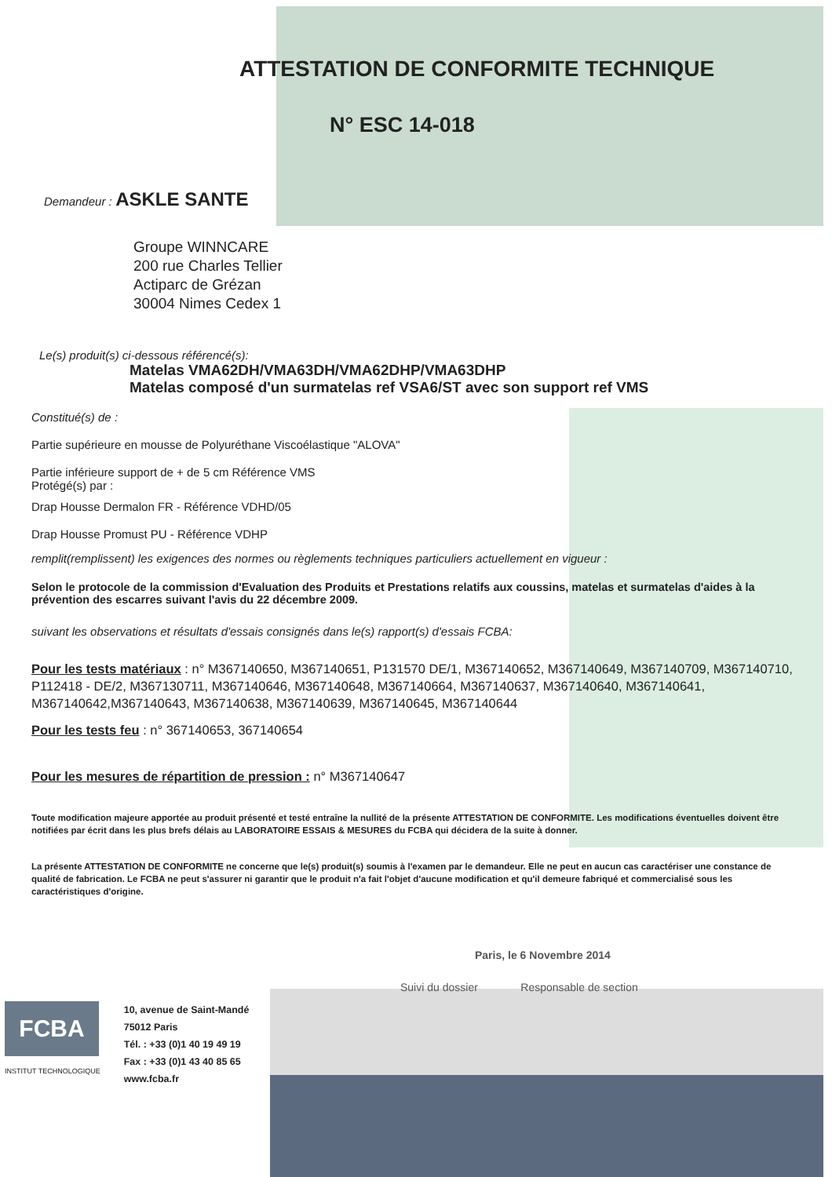ATTESTATION DE CONFORMITE TECHNIQUE
N° ESC 14-018
Demandeur : ASKLE SANTE
Groupe WINNCARE
200 rue Charles Tellier
Actiparc de Grézan
30004 Nimes Cedex 1
Le(s) produit(s) ci-dessous référencé(s):
Matelas VMA62DH/VMA63DH/VMA62DHP/VMA63DHP
Matelas composé d'un surmatelas ref VSA6/ST avec son support ref VMS
Constitué(s) de :
Partie supérieure en mousse de Polyuréthane Viscoélastique "ALOVA"
Partie inférieure support de + de 5 cm Référence VMS
Protégé(s) par :
Drap Housse Dermalon FR - Référence VDHD/05
Drap Housse Promust PU - Référence VDHP
remplit(remplissent) les exigences des normes ou règlements techniques particuliers actuellement en vigueur :
Selon le protocole de la commission d'Evaluation des Produits et Prestations relatifs aux coussins, matelas et surmatelas d'aides à la prévention des escarres suivant l'avis du 22 décembre 2009.
suivant les observations et résultats d'essais consignés dans le(s) rapport(s) d'essais FCBA:
Pour les tests matériaux : n° M367140650, M367140651, P131570 DE/1, M367140652, M367140649, M367140709, M367140710, P112418 - DE/2, M367130711, M367140646, M367140648, M367140664, M367140637, M367140640, M367140641, M367140642,M367140643, M367140638, M367140639, M367140645, M367140644
Pour les tests feu : n° 367140653, 367140654
Pour les mesures de répartition de pression : n° M367140647
Toute modification majeure apportée au produit présenté et testé entraîne la nullité de la présente ATTESTATION DE CONFORMITE. Les modifications éventuelles doivent être notifiées par écrit dans les plus brefs délais au LABORATOIRE ESSAIS & MESURES du FCBA qui décidera de la suite à donner.
La présente ATTESTATION DE CONFORMITE ne concerne que le(s) produit(s) soumis à l'examen par le demandeur. Elle ne peut en aucun cas caractériser une constance de qualité de fabrication. Le FCBA ne peut s'assurer ni garantir que le produit n'a fait l'objet d'aucune modification et qu'il demeure fabriqué et commercialisé sous les caractéristiques d'origine.
Paris, le 6 Novembre 2014
Suivi du dossier Responsable de section
FCBA
INSTITUT TECHNOLOGIQUE
10, avenue de Saint-Mandé
75012 Paris
Tél. : +33 (0)1 40 19 49 19
Fax : +33 (0)1 43 40 85 65
www.fcba.fr